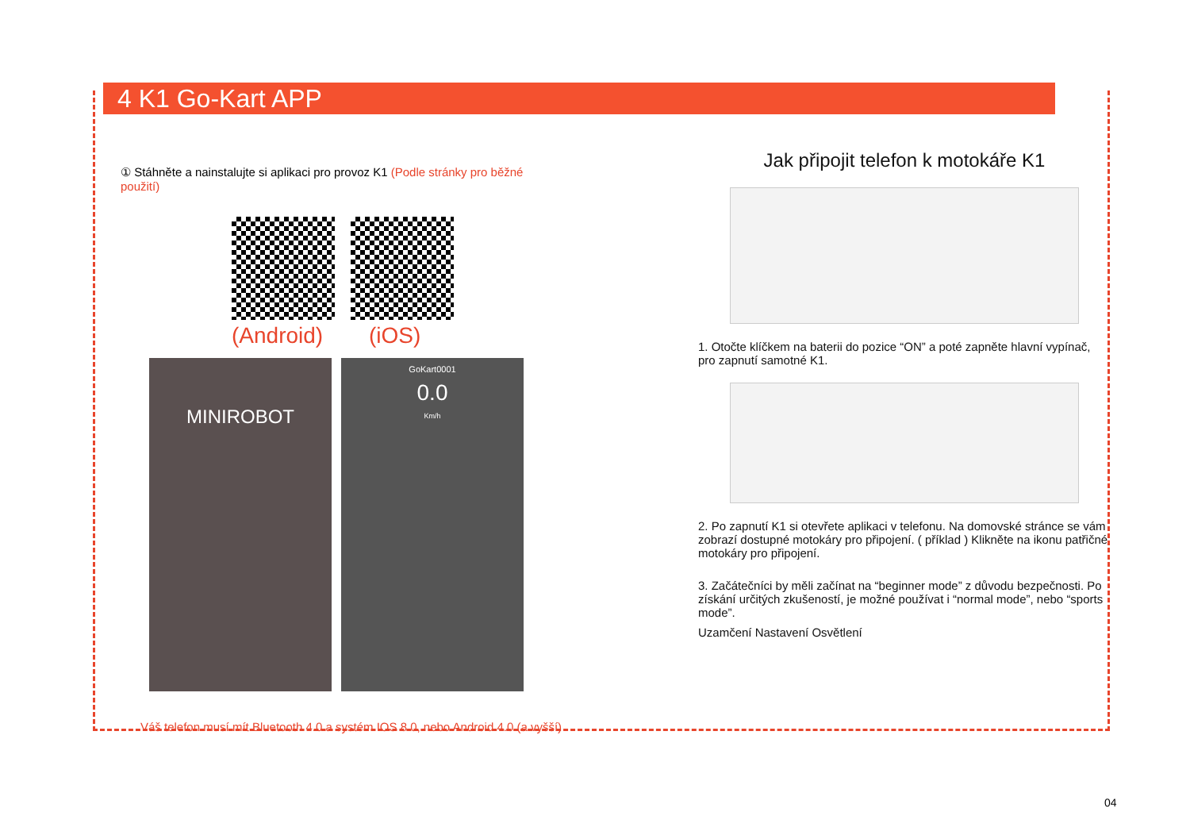4 K1 Go-Kart APP
① Stáhněte a nainstalujte si aplikaci pro provoz K1 (Podle stránky pro běžné použití)
(Android) (iOS)
MINIROBOT
GoKart0001
0.0
Km/h
Váš telefon musí mít Bluetooth 4.0 a systém IOS 8.0, nebo Android 4.0 (a vyšší)
Jak připojit telefon k motokáře K1
1. Otočte klíčkem na baterii do pozice “ON” a poté zapněte hlavní vypínač, pro zapnutí samotné K1.
2. Po zapnutí K1 si otevřete aplikaci v telefonu. Na domovské stránce se vám zobrazí dostupné motokáry pro připojení. ( příklad ) Klikněte na ikonu patřičné motokáry pro připojení.
3. Začátečníci by měli začínat na “beginner mode” z důvodu bezpečnosti. Po získání určitých zkušeností, je možné používat i “normal mode”, nebo “sports mode”.
Uzamčení Nastavení Osvětlení
04